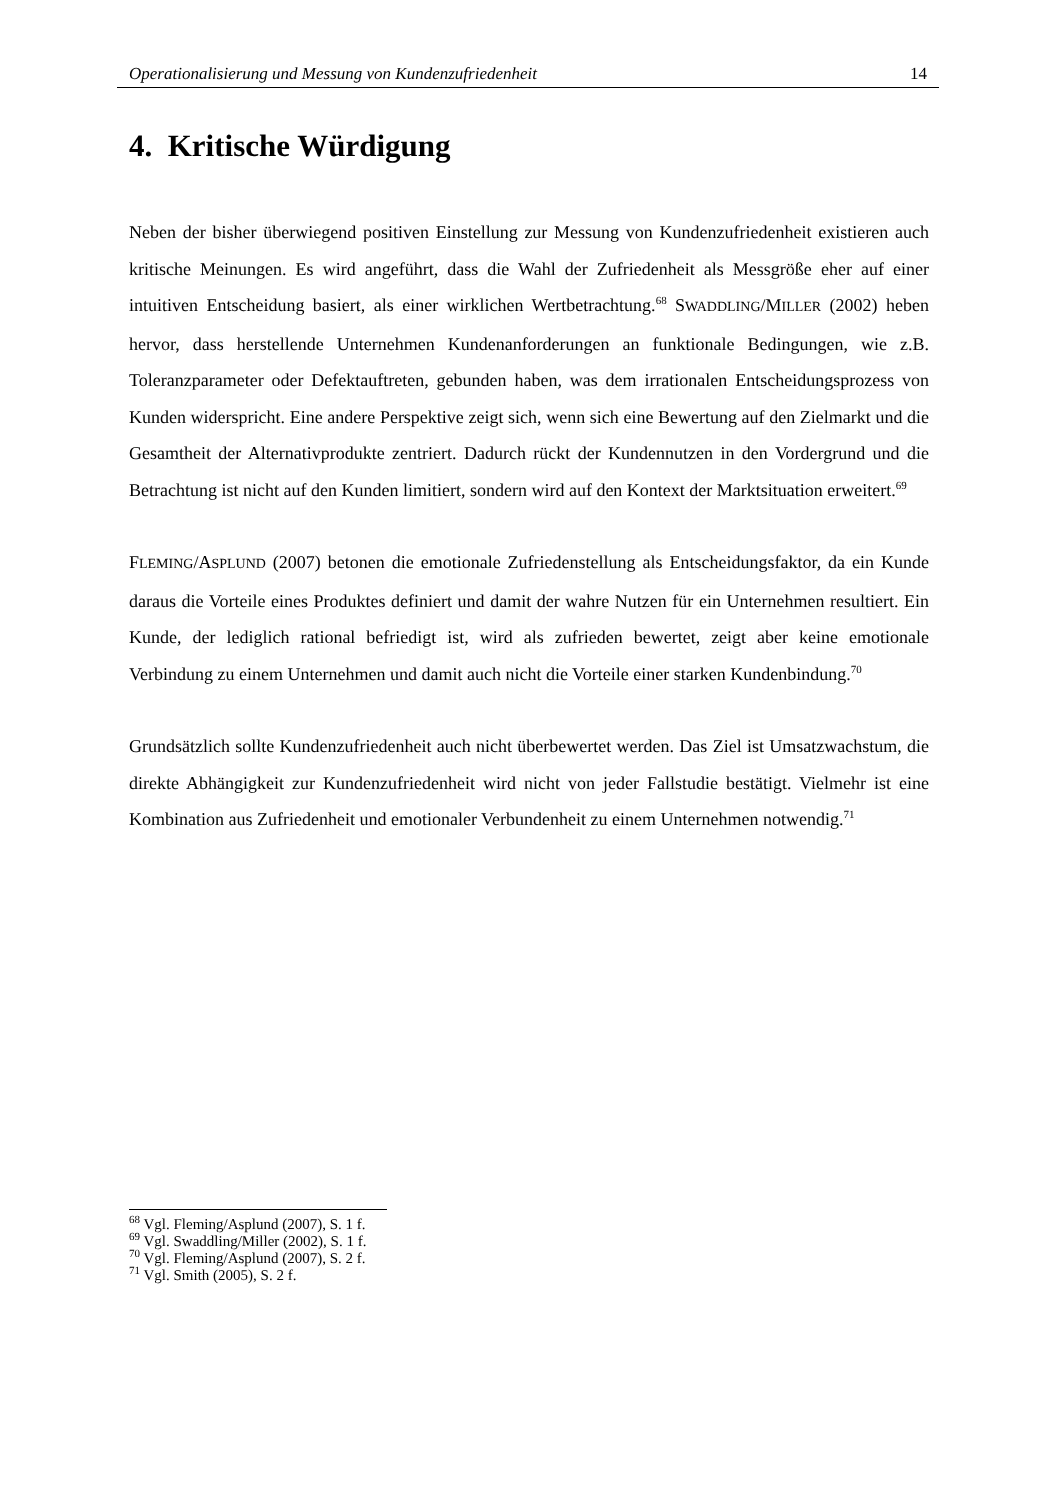Operationalisierung und Messung von Kundenzufriedenheit 14
4. Kritische Würdigung
Neben der bisher überwiegend positiven Einstellung zur Messung von Kundenzufriedenheit existieren auch kritische Meinungen. Es wird angeführt, dass die Wahl der Zufriedenheit als Messgröße eher auf einer intuitiven Entscheidung basiert, als einer wirklichen Wertbetrachtung.<sup>68</sup> SWADDLING/MILLER (2002) heben hervor, dass herstellende Unternehmen Kundenanforderungen an funktionale Bedingungen, wie z.B. Toleranzparameter oder Defektauftreten, gebunden haben, was dem irrationalen Entscheidungsprozess von Kunden widerspricht. Eine andere Perspektive zeigt sich, wenn sich eine Bewertung auf den Zielmarkt und die Gesamtheit der Alternativprodukte zentriert. Dadurch rückt der Kundennutzen in den Vordergrund und die Betrachtung ist nicht auf den Kunden limitiert, sondern wird auf den Kontext der Marktsituation erweitert.<sup>69</sup>
FLEMING/ASPLUND (2007) betonen die emotionale Zufriedenstellung als Entscheidungsfaktor, da ein Kunde daraus die Vorteile eines Produktes definiert und damit der wahre Nutzen für ein Unternehmen resultiert. Ein Kunde, der lediglich rational befriedigt ist, wird als zufrieden bewertet, zeigt aber keine emotionale Verbindung zu einem Unternehmen und damit auch nicht die Vorteile einer starken Kundenbindung.<sup>70</sup>
Grundsätzlich sollte Kundenzufriedenheit auch nicht überbewertet werden. Das Ziel ist Umsatzwachstum, die direkte Abhängigkeit zur Kundenzufriedenheit wird nicht von jeder Fallstudie bestätigt. Vielmehr ist eine Kombination aus Zufriedenheit und emotionaler Verbundenheit zu einem Unternehmen notwendig.<sup>71</sup>
<sup>68</sup> Vgl. Fleming/Asplund (2007), S. 1 f.
<sup>69</sup> Vgl. Swaddling/Miller (2002), S. 1 f.
<sup>70</sup> Vgl. Fleming/Asplund (2007), S. 2 f.
<sup>71</sup> Vgl. Smith (2005), S. 2 f.